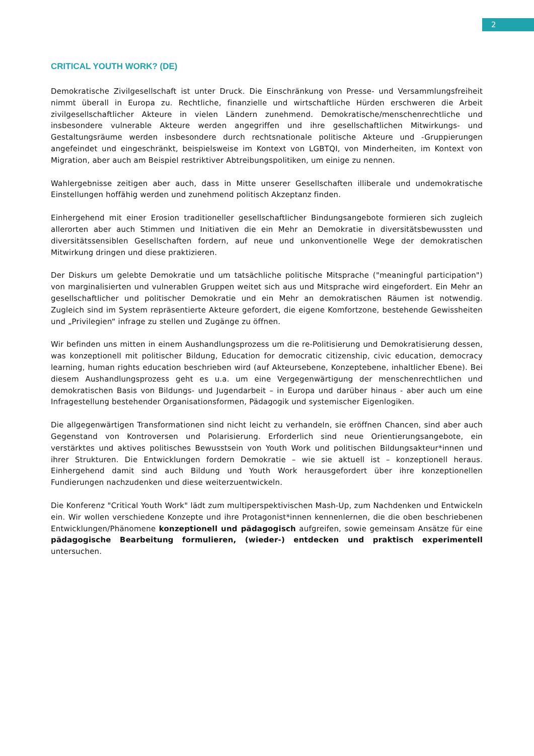2
CRITICAL YOUTH WORK? (DE)
Demokratische Zivilgesellschaft ist unter Druck. Die Einschränkung von Presse- und Versammlungsfreiheit nimmt überall in Europa zu. Rechtliche, finanzielle und wirtschaftliche Hürden erschweren die Arbeit zivilgesellschaftlicher Akteure in vielen Ländern zunehmend. Demokratische/menschenrechtliche und insbesondere vulnerable Akteure werden angegriffen und ihre gesellschaftlichen Mitwirkungs- und Gestaltungsräume werden insbesondere durch rechtsnationale politische Akteure und -Gruppierungen angefeindet und eingeschränkt, beispielsweise im Kontext von LGBTQI, von Minderheiten, im Kontext von Migration, aber auch am Beispiel restriktiver Abtreibungspolitiken, um einige zu nennen.
Wahlergebnisse zeitigen aber auch, dass in Mitte unserer Gesellschaften illiberale und undemokratische Einstellungen hoffähig werden und zunehmend politisch Akzeptanz finden.
Einhergehend mit einer Erosion traditioneller gesellschaftlicher Bindungsangebote formieren sich zugleich allerorten aber auch Stimmen und Initiativen die ein Mehr an Demokratie in diversitätsbewussten und diversitätssensiblen Gesellschaften fordern, auf neue und unkonventionelle Wege der demokratischen Mitwirkung dringen und diese praktizieren.
Der Diskurs um gelebte Demokratie und um tatsächliche politische Mitsprache ("meaningful participation") von marginalisierten und vulnerablen Gruppen weitet sich aus und Mitsprache wird eingefordert. Ein Mehr an gesellschaftlicher und politischer Demokratie und ein Mehr an demokratischen Räumen ist notwendig. Zugleich sind im System repräsentierte Akteure gefordert, die eigene Komfortzone, bestehende Gewissheiten und „Privilegien“ infrage zu stellen und Zugänge zu öffnen.
Wir befinden uns mitten in einem Aushandlungsprozess um die re-Politisierung und Demokratisierung dessen, was konzeptionell mit politischer Bildung, Education for democratic citizenship, civic education, democracy learning, human rights education beschrieben wird (auf Akteursebene, Konzeptebene, inhaltlicher Ebene). Bei diesem Aushandlungsprozess geht es u.a. um eine Vergegenwärtigung der menschenrechtlichen und demokratischen Basis von Bildungs- und Jugendarbeit – in Europa und darüber hinaus - aber auch um eine Infragestellung bestehender Organisationsformen, Pädagogik und systemischer Eigenlogiken.
Die allgegenwärtigen Transformationen sind nicht leicht zu verhandeln, sie eröffnen Chancen, sind aber auch Gegenstand von Kontroversen und Polarisierung. Erforderlich sind neue Orientierungsangebote, ein verstärktes und aktives politisches Bewusstsein von Youth Work und politischen Bildungsakteur*innen und ihrer Strukturen. Die Entwicklungen fordern Demokratie – wie sie aktuell ist – konzeptionell heraus. Einhergehend damit sind auch Bildung und Youth Work herausgefordert über ihre konzeptionellen Fundierungen nachzudenken und diese weiterzuentwickeln.
Die Konferenz "Critical Youth Work" lädt zum multiperspektivischen Mash-Up, zum Nachdenken und Entwickeln ein. Wir wollen verschiedene Konzepte und ihre Protagonist*innen kennenlernen, die die oben beschriebenen Entwicklungen/Phänomene konzeptionell und pädagogisch aufgreifen, sowie gemeinsam Ansätze für eine pädagogische Bearbeitung formulieren, (wieder-) entdecken und praktisch experimentell untersuchen.